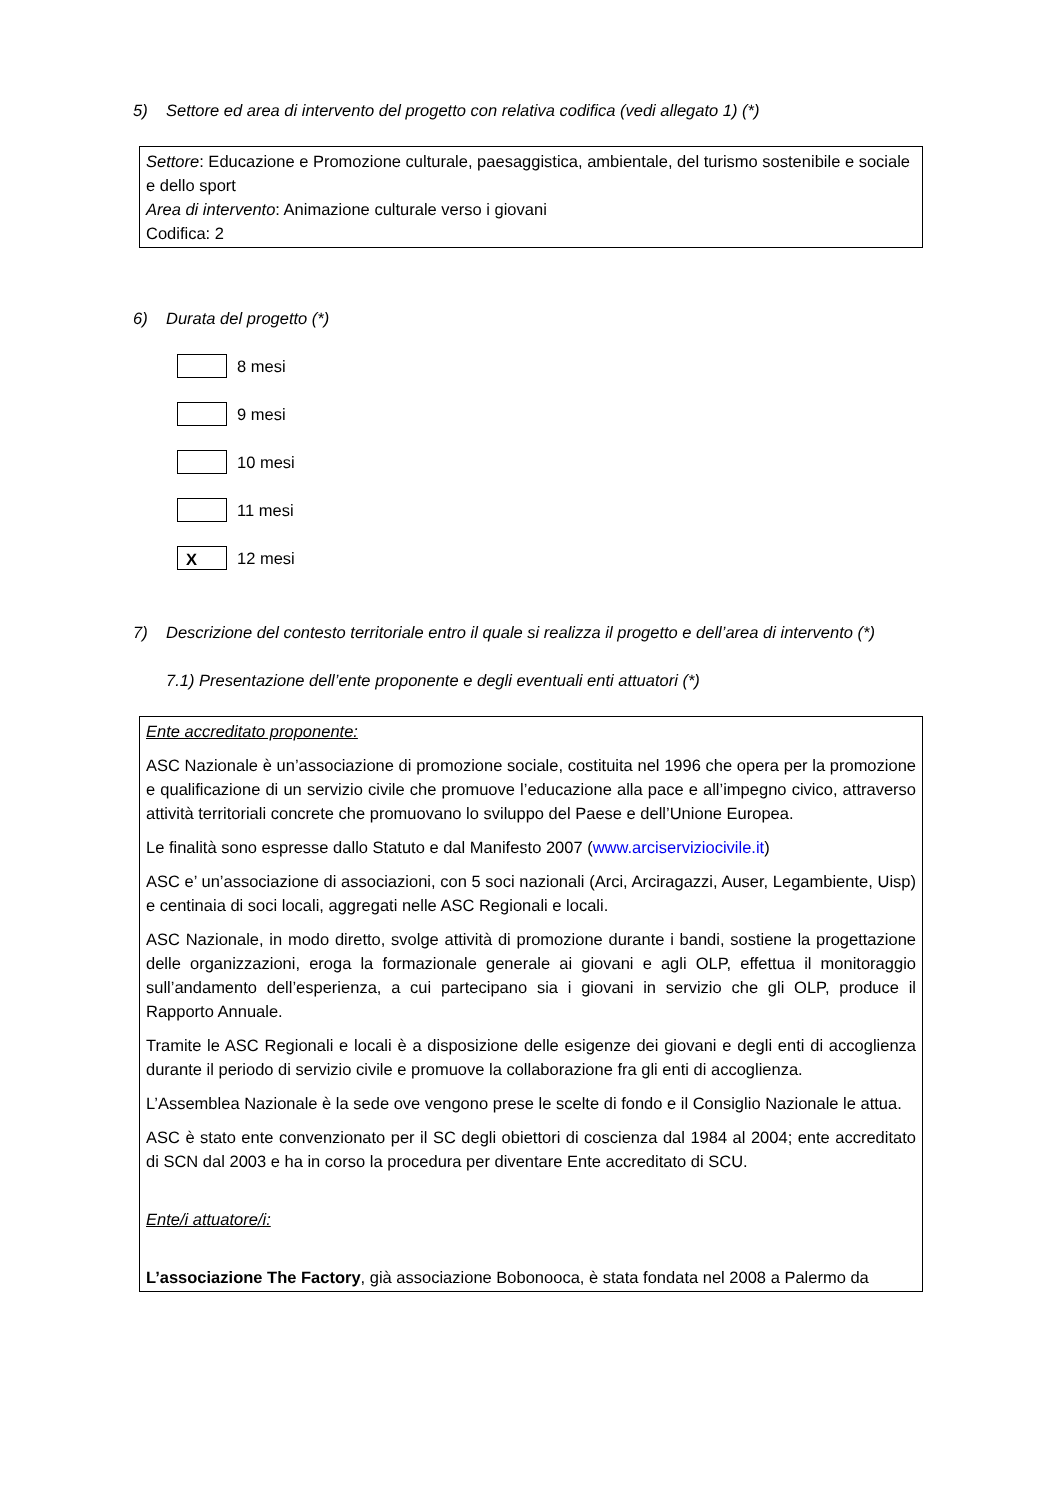5) Settore ed area di intervento del progetto con relativa codifica (vedi allegato 1) (*)
Settore: Educazione e Promozione culturale, paesaggistica, ambientale, del turismo sostenibile e sociale e dello sport
Area di intervento: Animazione culturale verso i giovani
Codifica: 2
6) Durata del progetto (*)
8 mesi
9 mesi
10 mesi
11 mesi
X
12 mesi
7) Descrizione del contesto territoriale entro il quale si realizza il progetto e dell’area di intervento (*)
7.1) Presentazione dell’ente proponente e degli eventuali enti attuatori (*)
Ente accreditato proponente:
ASC Nazionale è un’associazione di promozione sociale, costituita nel 1996 che opera per la promozione e qualificazione di un servizio civile che promuove l’educazione alla pace e all’impegno civico, attraverso attività territoriali concrete che promuovano lo sviluppo del Paese e dell’Unione Europea.
Le finalità sono espresse dallo Statuto e dal Manifesto 2007 (www.arciserviziocivile.it)
ASC e’ un’associazione di associazioni, con 5 soci nazionali (Arci, Arciragazzi, Auser, Legambiente, Uisp) e centinaia di soci locali, aggregati nelle ASC Regionali e locali.
ASC Nazionale, in modo diretto, svolge attività di promozione durante i bandi, sostiene la progettazione delle organizzazioni, eroga la formazionale generale ai giovani e agli OLP, effettua il monitoraggio sull’andamento dell’esperienza, a cui partecipano sia i giovani in servizio che gli OLP, produce il Rapporto Annuale.
Tramite le ASC Regionali e locali è a disposizione delle esigenze dei giovani e degli enti di accoglienza durante il periodo di servizio civile e promuove la collaborazione fra gli enti di accoglienza.
L’Assemblea Nazionale è la sede ove vengono prese le scelte di fondo e il Consiglio Nazionale le attua.
ASC è stato ente convenzionato per il SC degli obiettori di coscienza dal 1984 al 2004; ente accreditato di SCN dal 2003 e ha in corso la procedura per diventare Ente accreditato di SCU.
Ente/i attuatore/i:
L’associazione The Factory, già associazione Bobonooca, è stata fondata nel 2008 a Palermo da